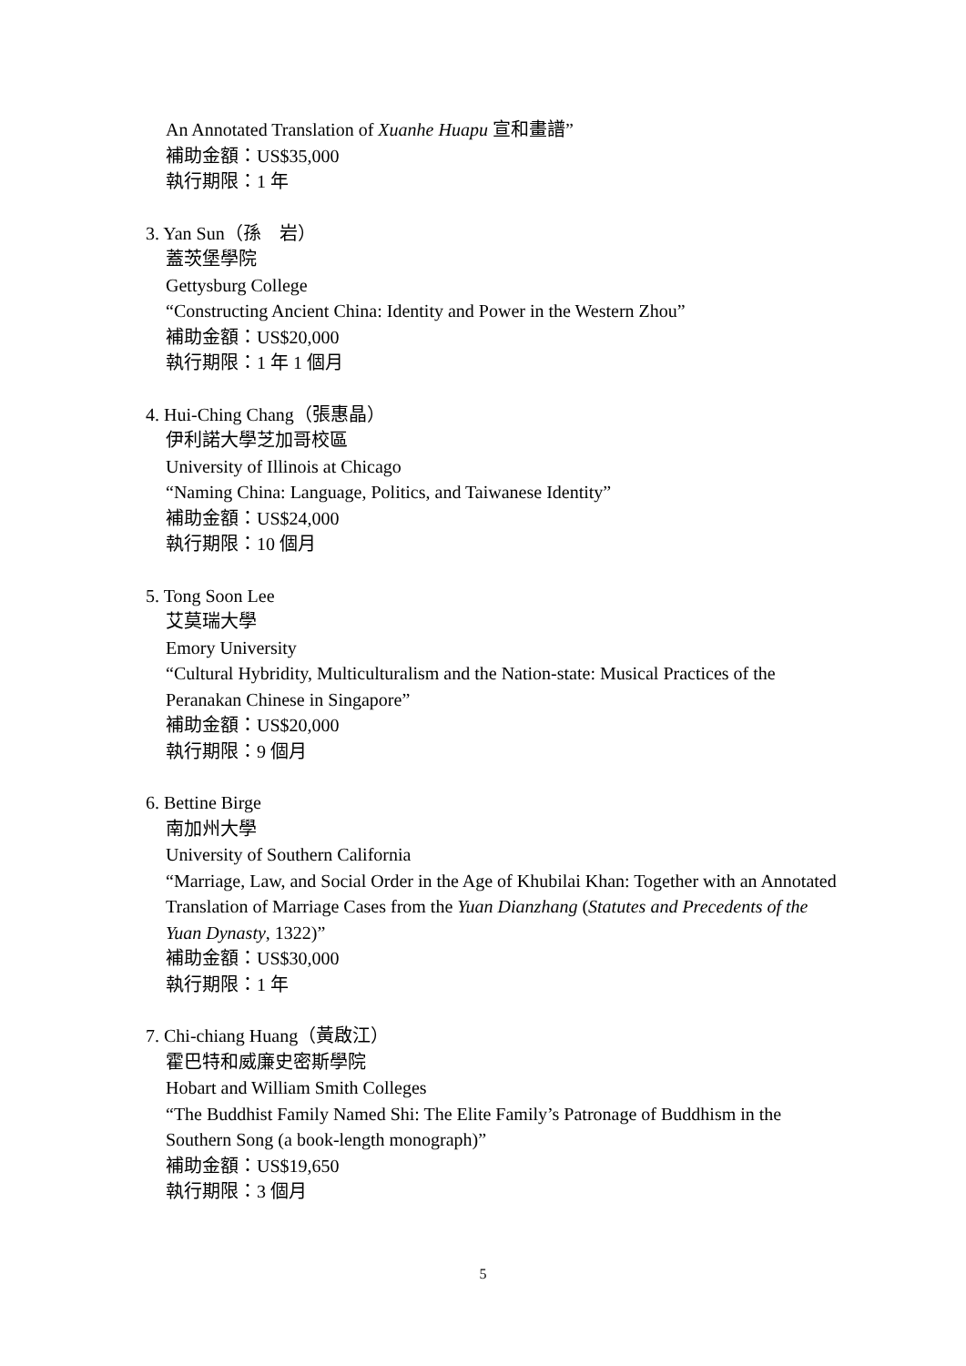An Annotated Translation of Xuanhe Huapu 宣和畫譜”
補助金額：US$35,000
執行期限：1 年
3. Yan Sun（孫　岩）
蓋茨堡學院
Gettysburg College
“Constructing Ancient China: Identity and Power in the Western Zhou”
補助金額：US$20,000
執行期限：1 年 1 個月
4. Hui-Ching Chang（張惠晶）
伊利諾大學芝加哥校區
University of Illinois at Chicago
“Naming China: Language, Politics, and Taiwanese Identity”
補助金額：US$24,000
執行期限：10 個月
5. Tong Soon Lee
艾莫瑞大學
Emory University
“Cultural Hybridity, Multiculturalism and the Nation-state: Musical Practices of the Peranakan Chinese in Singapore”
補助金額：US$20,000
執行期限：9 個月
6. Bettine Birge
南加州大學
University of Southern California
“Marriage, Law, and Social Order in the Age of Khubilai Khan: Together with an Annotated Translation of Marriage Cases from the Yuan Dianzhang (Statutes and Precedents of the Yuan Dynasty, 1322)”
補助金額：US$30,000
執行期限：1 年
7. Chi-chiang Huang（黃啟江）
霍巴特和威廉史密斯學院
Hobart and William Smith Colleges
“The Buddhist Family Named Shi: The Elite Family’s Patronage of Buddhism in the Southern Song (a book-length monograph)”
補助金額：US$19,650
執行期限：3 個月
5